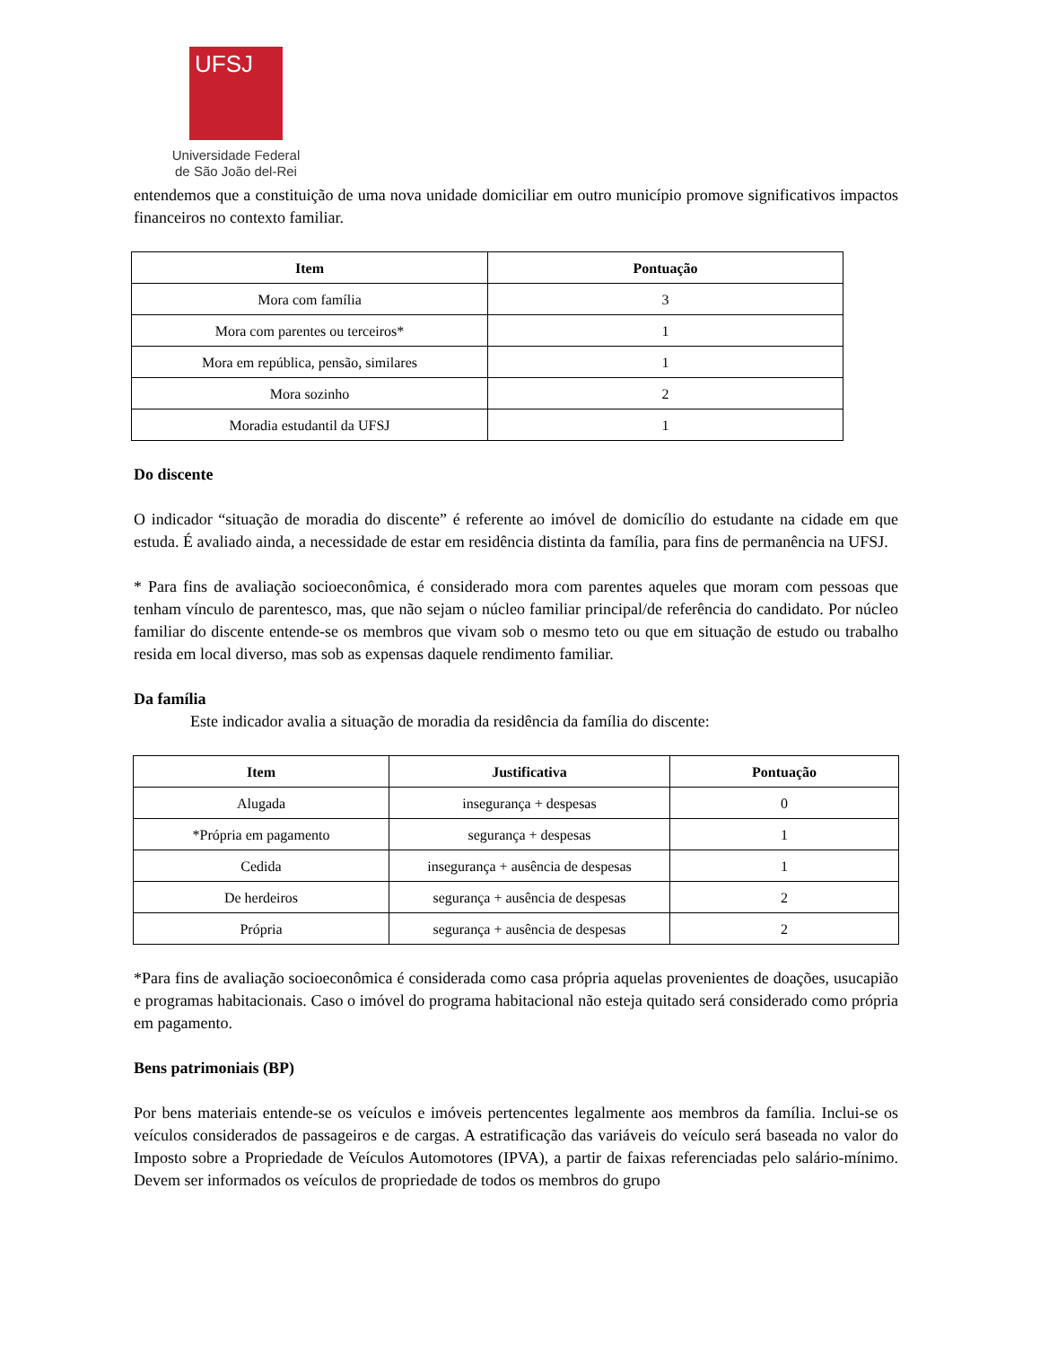UFSJ
Universidade Federal
de São João del-Rei
entendemos que a constituição de uma nova unidade domiciliar em outro município promove significativos impactos financeiros no contexto familiar.
| Item | Pontuação |
| --- | --- |
| Mora com família | 3 |
| Mora com parentes ou terceiros* | 1 |
| Mora em república, pensão, similares | 1 |
| Mora sozinho | 2 |
| Moradia estudantil da UFSJ | 1 |
Do discente
O indicador “situação de moradia do discente” é referente ao imóvel de domicílio do estudante na cidade em que estuda. É avaliado ainda, a necessidade de estar em residência distinta da família, para fins de permanência na UFSJ.
* Para fins de avaliação socioeconômica, é considerado mora com parentes aqueles que moram com pessoas que tenham vínculo de parentesco, mas, que não sejam o núcleo familiar principal/de referência do candidato. Por núcleo familiar do discente entende-se os membros que vivam sob o mesmo teto ou que em situação de estudo ou trabalho resida em local diverso, mas sob as expensas daquele rendimento familiar.
Da família
Este indicador avalia a situação de moradia da residência da família do discente:
| Item | Justificativa | Pontuação |
| --- | --- | --- |
| Alugada | insegurança + despesas | 0 |
| *Própria em pagamento | segurança + despesas | 1 |
| Cedida | insegurança + ausência de despesas | 1 |
| De herdeiros | segurança + ausência de despesas | 2 |
| Própria | segurança + ausência de despesas | 2 |
*Para fins de avaliação socioeconômica é considerada como casa própria aquelas provenientes de doações, usucapião e programas habitacionais. Caso o imóvel do programa habitacional não esteja quitado será considerado como própria em pagamento.
Bens patrimoniais (BP)
Por bens materiais entende-se os veículos e imóveis pertencentes legalmente aos membros da família. Inclui-se os veículos considerados de passageiros e de cargas. A estratificação das variáveis do veículo será baseada no valor do Imposto sobre a Propriedade de Veículos Automotores (IPVA), a partir de faixas referenciadas pelo salário-mínimo. Devem ser informados os veículos de propriedade de todos os membros do grupo